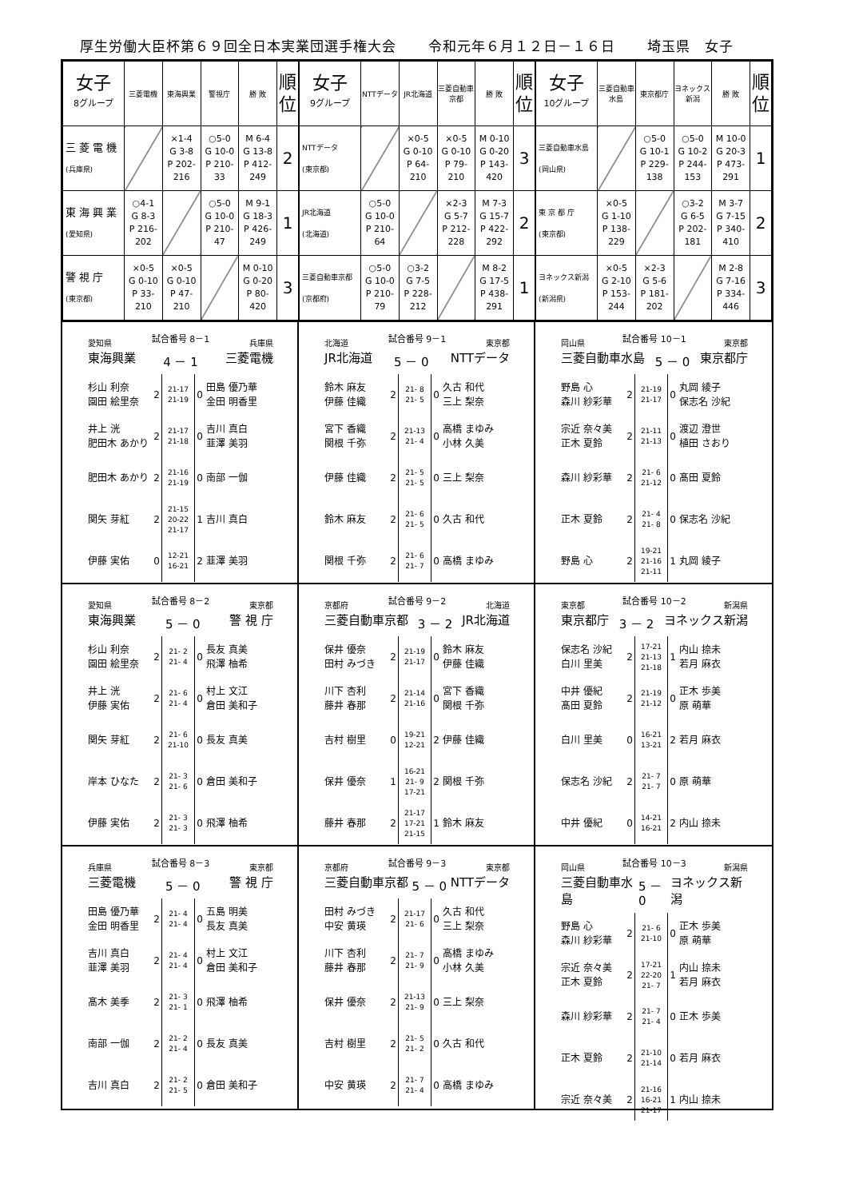厚生労働大臣杯第６９回全日本実業団選手権大会 令和元年６月１２日－１６日 埼玉県　女子
| 女子 8グループ | 三菱電機 | 東海興業 | 警視庁 | 勝 敗 | 順 位 |
| --- | --- | --- | --- | --- | --- |
| 三 菱 電 機 (兵庫県) | | ×1-4 G 3-8 P 202-216 | ○5-0 G 10-0 P 210-33 | M 6-4 G 13-8 P 412-249 | 2 |
| 東 海 興 業 (愛知県) | ○4-1 G 8-3 P 216-202 | | ○5-0 G 10-0 P 210-47 | M 9-1 G 18-3 P 426-249 | 1 |
| 警 視 庁 (東京都) | ×0-5 G 0-10 P 33-210 | ×0-5 G 0-10 P 47-210 | | M 0-10 G 0-20 P 80-420 | 3 |
| 女子 9グループ | NTTデータ | JR北海道 | 三菱自動車京都 | 勝 敗 | 順 位 |
| --- | --- | --- | --- | --- | --- |
| NTTデータ (東京都) | | ×0-5 G 0-10 P 64-210 | ×0-5 G 0-10 P 79-210 | M 0-10 G 0-20 P 143-420 | 3 |
| JR北海道 (北海道) | ○5-0 G 10-0 P 210-64 | | ×2-3 G 5-7 P 212-228 | M 7-3 G 15-7 P 422-292 | 2 |
| 三菱自動車京都 (京都府) | ○5-0 G 10-0 P 210-79 | ○3-2 G 7-5 P 228-212 | | M 8-2 G 17-5 P 438-291 | 1 |
| 女子 10グループ | 三菱自動車水島 | 東京都庁 | ヨネックス新潟 | 勝 敗 | 順 位 |
| --- | --- | --- | --- | --- | --- |
| 三菱自動車水島 (岡山県) | | ○5-0 G 10-1 P 229-138 | ○5-0 G 10-2 P 244-153 | M 10-0 G 20-3 P 473-291 | 1 |
| 東 京 都 庁 (東京都) | ×0-5 G 1-10 P 138-229 | | ○3-2 G 6-5 P 202-181 | M 3-7 G 7-15 P 340-410 | 2 |
| ヨネックス新潟 (新潟県) | ×0-5 G 2-10 P 153-244 | ×2-3 G 5-6 P 181-202 | | M 2-8 G 7-16 P 334-446 | 3 |
愛知県 試合番号 8－1 兵庫県
東海興業 4 － 1 三菱電機
| 杉山 利奈 園田 絵里奈 | 2 | 21-17 21-19 | 0 | 田島 優乃華 金田 明香里 |
| 井上 洸 肥田木 あかり | 2 | 21-17 21-18 | 0 | 吉川 真白 韮澤 美羽 |
| 肥田木 あかり | 2 | 21-16 21-19 | 0 | 南部 一伽 |
| 関矢 芽紅 | 2 | 21-15 20-22 21-17 | 1 | 吉川 真白 |
| 伊藤 実佑 | 0 | 12-21 16-21 | 2 | 韮澤 美羽 |
北海道 試合番号 9－1 東京都
JR北海道 5 － 0 NTTデータ
| 鈴木 麻友 伊藤 佳織 | 2 | 21- 8 21- 5 | 0 | 久古 和代 三上 梨奈 |
| 宮下 香織 関根 千弥 | 2 | 21-13 21- 4 | 0 | 高橋 まゆみ 小林 久美 |
| 伊藤 佳織 | 2 | 21- 5 21- 5 | 0 | 三上 梨奈 |
| 鈴木 麻友 | 2 | 21- 6 21- 5 | 0 | 久古 和代 |
| 関根 千弥 | 2 | 21- 6 21- 7 | 0 | 高橋 まゆみ |
岡山県 試合番号 10－1 東京都
三菱自動車水島 5 － 0 東京都庁
| 野島 心 森川 紗彩華 | 2 | 21-19 21-17 | 0 | 丸岡 綾子 保志名 沙紀 |
| 宗近 奈々美 正木 夏鈴 | 2 | 21-11 21-13 | 0 | 渡辺 澄世 植田 さおり |
| 森川 紗彩華 | 2 | 21- 6 21-12 | 0 | 髙田 夏鈴 |
| 正木 夏鈴 | 2 | 21- 4 21- 8 | 0 | 保志名 沙紀 |
| 野島 心 | 2 | 19-21 21-16 21-11 | 1 | 丸岡 綾子 |
愛知県 試合番号 8－2 東京都
東海興業 5 － 0 警 視 庁
| 杉山 利奈 園田 絵里奈 | 2 | 21- 2 21- 4 | 0 | 長友 真美 飛澤 柚希 |
| 井上 洸 伊藤 実佑 | 2 | 21- 6 21- 4 | 0 | 村上 文江 倉田 美和子 |
| 関矢 芽紅 | 2 | 21- 6 21-10 | 0 | 長友 真美 |
| 岸本 ひなた | 2 | 21- 3 21- 6 | 0 | 倉田 美和子 |
| 伊藤 実佑 | 2 | 21- 3 21- 3 | 0 | 飛澤 柚希 |
京都府 試合番号 9－2 北海道
三菱自動車京都 3 － 2 JR北海道
| 保井 優奈 田村 みづき | 2 | 21-19 21-17 | 0 | 鈴木 麻友 伊藤 佳織 |
| 川下 杏利 藤井 春那 | 2 | 21-14 21-16 | 0 | 宮下 香織 関根 千弥 |
| 吉村 樹里 | 0 | 19-21 12-21 | 2 | 伊藤 佳織 |
| 保井 優奈 | 1 | 16-21 21- 9 17-21 | 2 | 関根 千弥 |
| 藤井 春那 | 2 | 21-17 17-21 21-15 | 1 | 鈴木 麻友 |
東京都 試合番号 10－2 新潟県
東京都庁 3 － 2 ヨネックス新潟
| 保志名 沙紀 白川 里美 | 2 | 17-21 21-13 21-18 | 1 | 内山 捺未 若月 麻衣 |
| 中井 優紀 髙田 夏鈴 | 2 | 21-19 21-12 | 0 | 正木 歩美 原 萌華 |
| 白川 里美 | 0 | 16-21 13-21 | 2 | 若月 麻衣 |
| 保志名 沙紀 | 2 | 21- 7 21- 7 | 0 | 原 萌華 |
| 中井 優紀 | 0 | 14-21 16-21 | 2 | 内山 捺未 |
兵庫県 試合番号 8－3 東京都
三菱電機 5 － 0 警 視 庁
| 田島 優乃華 金田 明香里 | 2 | 21- 4 21- 4 | 0 | 五島 明美 長友 真美 |
| 吉川 真白 韮澤 美羽 | 2 | 21- 4 21- 4 | 0 | 村上 文江 倉田 美和子 |
| 髙木 美季 | 2 | 21- 3 21- 1 | 0 | 飛澤 柚希 |
| 南部 一伽 | 2 | 21- 2 21- 4 | 0 | 長友 真美 |
| 吉川 真白 | 2 | 21- 2 21- 5 | 0 | 倉田 美和子 |
京都府 試合番号 9－3 東京都
三菱自動車京都 5 － 0 NTTデータ
| 田村 みづき 中安 黄瑛 | 2 | 21-17 21- 6 | 0 | 久古 和代 三上 梨奈 |
| 川下 杏利 藤井 春那 | 2 | 21- 7 21- 9 | 0 | 高橋 まゆみ 小林 久美 |
| 保井 優奈 | 2 | 21-13 21- 9 | 0 | 三上 梨奈 |
| 吉村 樹里 | 2 | 21- 5 21- 2 | 0 | 久古 和代 |
| 中安 黄瑛 | 2 | 21- 7 21- 4 | 0 | 高橋 まゆみ |
岡山県 試合番号 10－3 新潟県
三菱自動車水島 5 － 0 ヨネックス新潟
| 野島 心 森川 紗彩華 | 2 | 21- 6 21-10 | 0 | 正木 歩美 原 萌華 |
| 宗近 奈々美 正木 夏鈴 | 2 | 17-21 22-20 21- 7 | 1 | 内山 捺未 若月 麻衣 |
| 森川 紗彩華 | 2 | 21- 7 21- 4 | 0 | 正木 歩美 |
| 正木 夏鈴 | 2 | 21-10 21-14 | 0 | 若月 麻衣 |
| 宗近 奈々美 | 2 | 21-16 16-21 21-17 | 1 | 内山 捺未 |